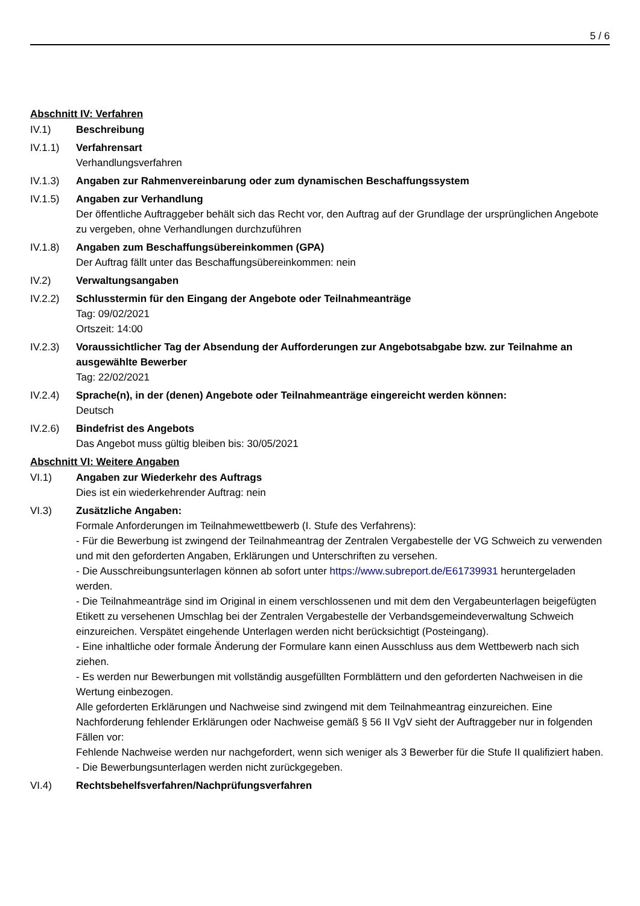5 / 6
Abschnitt IV: Verfahren
IV.1) Beschreibung
IV.1.1) Verfahrensart
Verhandlungsverfahren
IV.1.3) Angaben zur Rahmenvereinbarung oder zum dynamischen Beschaffungssystem
IV.1.5) Angaben zur Verhandlung
Der öffentliche Auftraggeber behält sich das Recht vor, den Auftrag auf der Grundlage der ursprünglichen Angebote zu vergeben, ohne Verhandlungen durchzuführen
IV.1.8) Angaben zum Beschaffungsübereinkommen (GPA)
Der Auftrag fällt unter das Beschaffungsübereinkommen: nein
IV.2) Verwaltungsangaben
IV.2.2) Schlusstermin für den Eingang der Angebote oder Teilnahmeanträge
Tag: 09/02/2021
Ortszeit: 14:00
IV.2.3) Voraussichtlicher Tag der Absendung der Aufforderungen zur Angebotsabgabe bzw. zur Teilnahme an ausgewählte Bewerber
Tag: 22/02/2021
IV.2.4) Sprache(n), in der (denen) Angebote oder Teilnahmeanträge eingereicht werden können:
Deutsch
IV.2.6) Bindefrist des Angebots
Das Angebot muss gültig bleiben bis: 30/05/2021
Abschnitt VI: Weitere Angaben
VI.1) Angaben zur Wiederkehr des Auftrags
Dies ist ein wiederkehrender Auftrag: nein
VI.3) Zusätzliche Angaben:
Formale Anforderungen im Teilnahmewettbewerb (I. Stufe des Verfahrens):
- Für die Bewerbung ist zwingend der Teilnahmeantrag der Zentralen Vergabestelle der VG Schweich zu verwenden und mit den geforderten Angaben, Erklärungen und Unterschriften zu versehen.
- Die Ausschreibungsunterlagen können ab sofort unter https://www.subreport.de/E61739931 heruntergeladen werden.
- Die Teilnahmeanträge sind im Original in einem verschlossenen und mit dem den Vergabeunterlagen beigefügten Etikett zu versehenen Umschlag bei der Zentralen Vergabestelle der Verbandsgemeindeverwaltung Schweich einzureichen. Verspätet eingehende Unterlagen werden nicht berücksichtigt (Posteingang).
- Eine inhaltliche oder formale Änderung der Formulare kann einen Ausschluss aus dem Wettbewerb nach sich ziehen.
- Es werden nur Bewerbungen mit vollständig ausgefüllten Formblättern und den geforderten Nachweisen in die Wertung einbezogen.
Alle geforderten Erklärungen und Nachweise sind zwingend mit dem Teilnahmeantrag einzureichen. Eine Nachforderung fehlender Erklärungen oder Nachweise gemäß § 56 II VgV sieht der Auftraggeber nur in folgenden Fällen vor:
Fehlende Nachweise werden nur nachgefordert, wenn sich weniger als 3 Bewerber für die Stufe II qualifiziert haben.
- Die Bewerbungsunterlagen werden nicht zurückgegeben.
VI.4) Rechtsbehelfsverfahren/Nachprüfungsverfahren